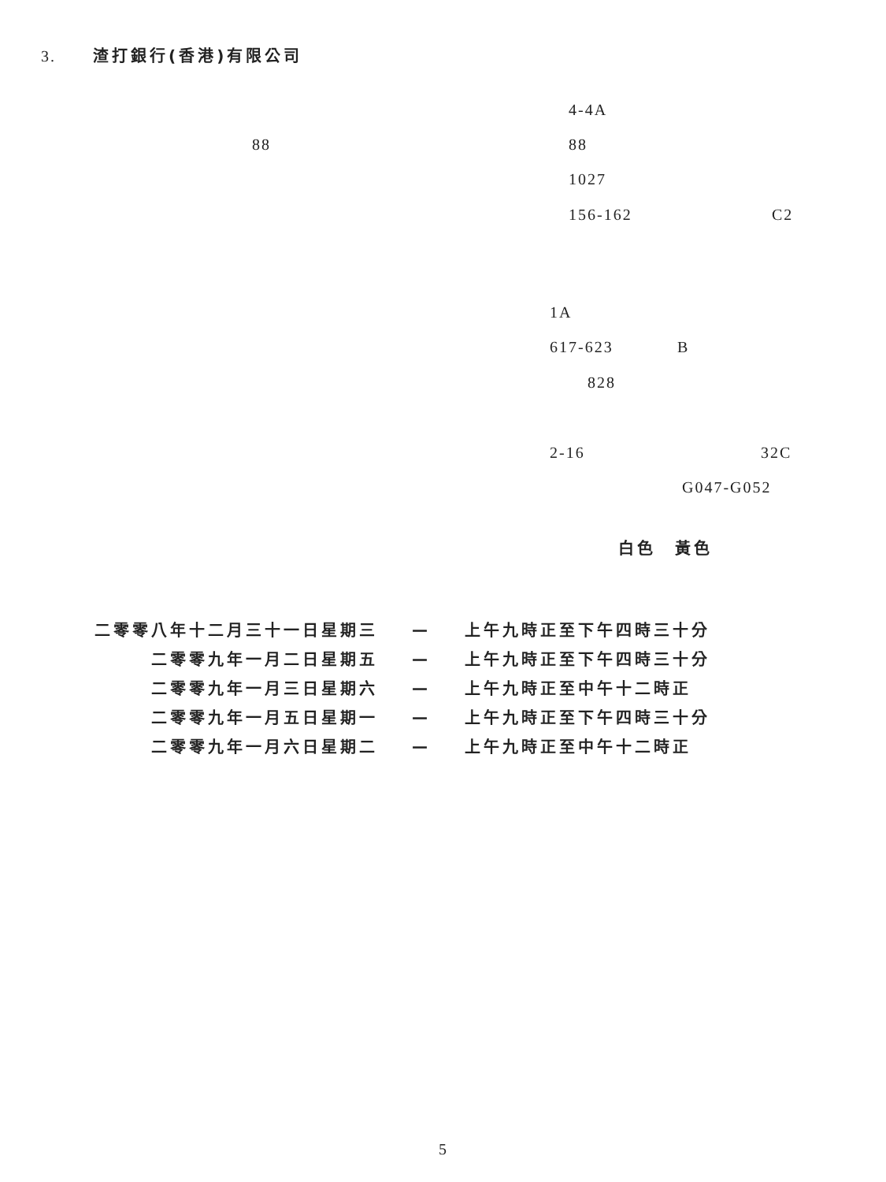3. 渣打銀行(香港)有限公司
4-4A
88 88
1027
156-162 C2
1A
617-623 B
828
2-16 32C
G047-G052
白色　黃色
| 二零零八年十二月三十一日星期三 | — | 上午九時正至下午四時三十分 |
| 二零零九年一月二日星期五 | — | 上午九時正至下午四時三十分 |
| 二零零九年一月三日星期六 | — | 上午九時正至中午十二時正 |
| 二零零九年一月五日星期一 | — | 上午九時正至下午四時三十分 |
| 二零零九年一月六日星期二 | — | 上午九時正至中午十二時正 |
5